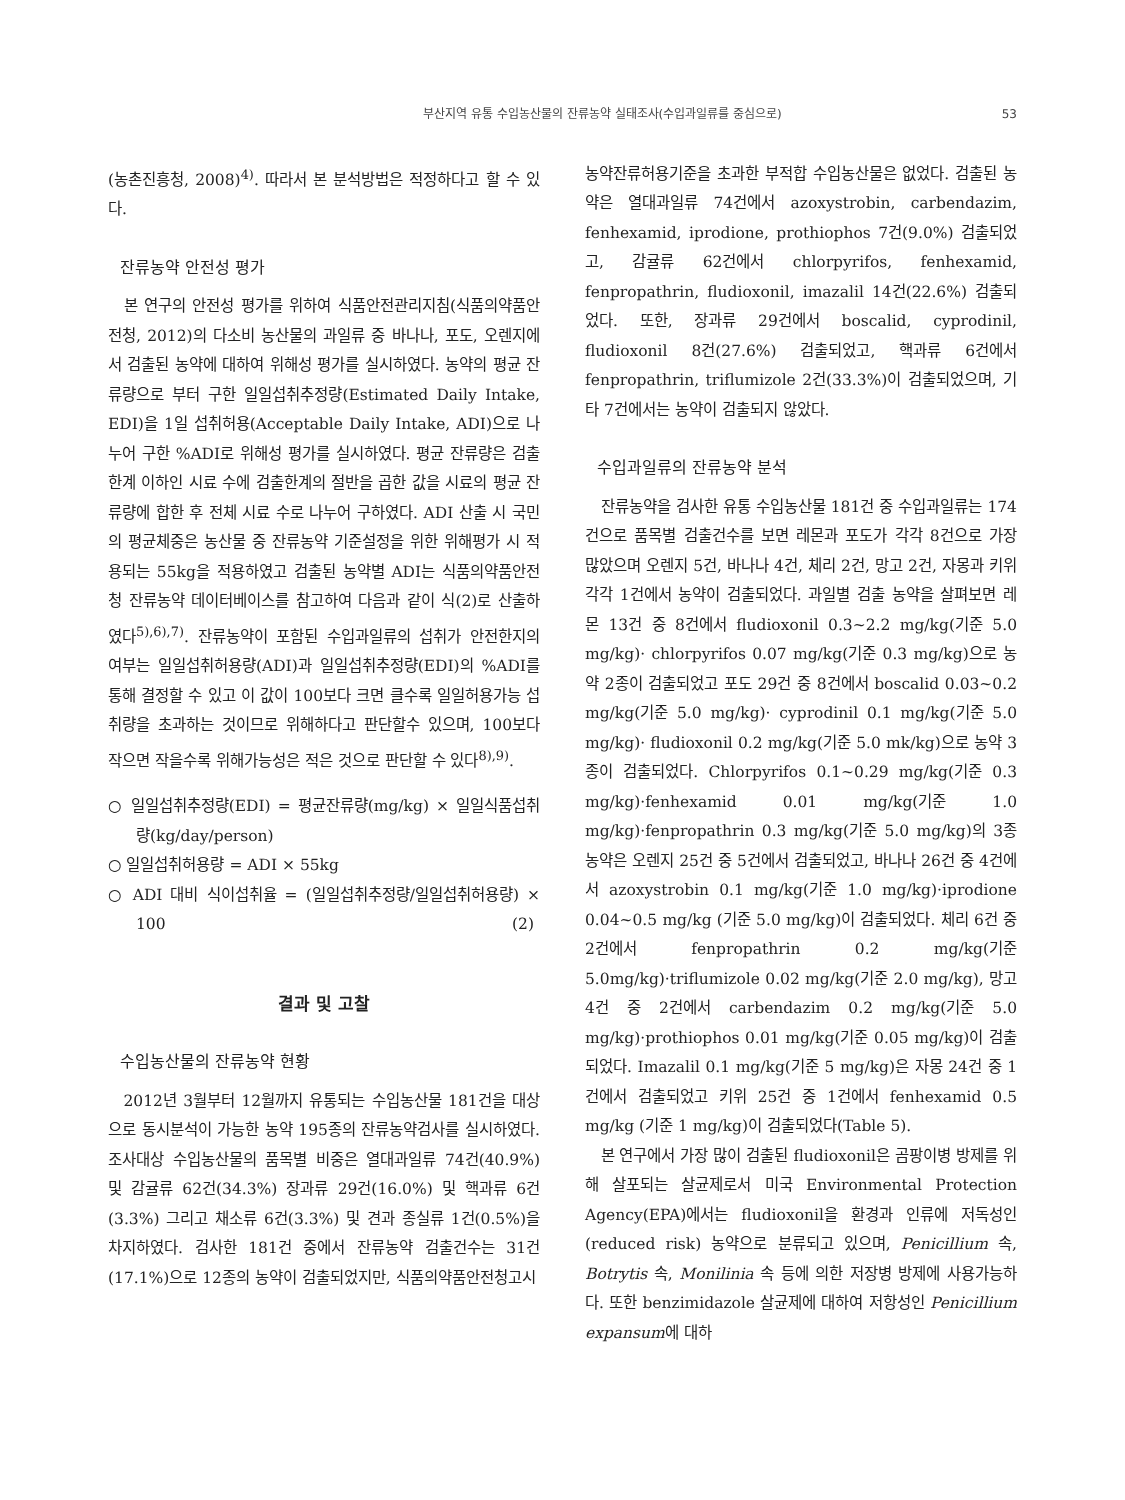부산지역 유통 수입농산물의 잔류농약 실태조사(수입과일류를 중심으로) 53
(농촌진흥청, 2008)<sup>4)</sup>. 따라서 본 분석방법은 적정하다고 할 수 있다.
잔류농약 안전성 평가
본 연구의 안전성 평가를 위하여 식품안전관리지침(식품의약품안전청, 2012)의 다소비 농산물의 과일류 중 바나나, 포도, 오렌지에서 검출된 농약에 대하여 위해성 평가를 실시하였다. 농약의 평균 잔류량으로 부터 구한 일일섭취추정량(Estimated Daily Intake, EDI)을 1일 섭취허용(Acceptable Daily Intake, ADI)으로 나누어 구한 %ADI로 위해성 평가를 실시하였다. 평균 잔류량은 검출한계 이하인 시료 수에 검출한계의 절반을 곱한 값을 시료의 평균 잔류량에 합한 후 전체 시료 수로 나누어 구하였다. ADI 산출 시 국민의 평균체중은 농산물 중 잔류농약 기준설정을 위한 위해평가 시 적용되는 55kg을 적용하였고 검출된 농약별 ADI는 식품의약품안전청 잔류농약 데이터베이스를 참고하여 다음과 같이 식(2)로 산출하였다<sup>5),6),7)</sup>. 잔류농약이 포함된 수입과일류의 섭취가 안전한지의 여부는 일일섭취허용량(ADI)과 일일섭취추정량(EDI)의 %ADI를 통해 결정할 수 있고 이 값이 100보다 크면 클수록 일일허용가능 섭취량을 초과하는 것이므로 위해하다고 판단할수 있으며, 100보다 작으면 작을수록 위해가능성은 적은 것으로 판단할 수 있다<sup>8),9)</sup>.
○ 일일섭취추정량(EDI) = 평균잔류량(mg/kg) × 일일식품섭취량(kg/day/person)
○ 일일섭취허용량 = ADI × 55kg
○ ADI 대비 식이섭취율 = (일일섭취추정량/일일섭취허용량) × 100 (2)
결과 및 고찰
수입농산물의 잔류농약 현황
2012년 3월부터 12월까지 유통되는 수입농산물 181건을 대상으로 동시분석이 가능한 농약 195종의 잔류농약검사를 실시하였다. 조사대상 수입농산물의 품목별 비중은 열대과일류 74건(40.9%) 및 감귤류 62건(34.3%) 장과류 29건(16.0%) 및 핵과류 6건(3.3%) 그리고 채소류 6건(3.3%) 및 견과 종실류 1건(0.5%)을 차지하였다. 검사한 181건 중에서 잔류농약 검출건수는 31건(17.1%)으로 12종의 농약이 검출되었지만, 식품의약품안전청고시
농약잔류허용기준을 초과한 부적합 수입농산물은 없었다. 검출된 농약은 열대과일류 74건에서 azoxystrobin, carbendazim, fenhexamid, iprodione, prothiophos 7건(9.0%) 검출되었고, 감귤류 62건에서 chlorpyrifos, fenhexamid, fenpropathrin, fludioxonil, imazalil 14건(22.6%) 검출되었다. 또한, 장과류 29건에서 boscalid, cyprodinil, fludioxonil 8건(27.6%) 검출되었고, 핵과류 6건에서 fenpropathrin, triflumizole 2건(33.3%)이 검출되었으며, 기타 7건에서는 농약이 검출되지 않았다.
수입과일류의 잔류농약 분석
잔류농약을 검사한 유통 수입농산물 181건 중 수입과일류는 174건으로 품목별 검출건수를 보면 레몬과 포도가 각각 8건으로 가장 많았으며 오렌지 5건, 바나나 4건, 체리 2건, 망고 2건, 자몽과 키위 각각 1건에서 농약이 검출되었다. 과일별 검출 농약을 살펴보면 레몬 13건 중 8건에서 fludioxonil 0.3~2.2 mg/kg(기준 5.0 mg/kg)· chlorpyrifos 0.07 mg/kg(기준 0.3 mg/kg)으로 농약 2종이 검출되었고 포도 29건 중 8건에서 boscalid 0.03~0.2 mg/kg(기준 5.0 mg/kg)· cyprodinil 0.1 mg/kg(기준 5.0 mg/kg)· fludioxonil 0.2 mg/kg(기준 5.0 mk/kg)으로 농약 3종이 검출되었다. Chlorpyrifos 0.1~0.29 mg/kg(기준 0.3 mg/kg)·fenhexamid 0.01 mg/kg(기준 1.0 mg/kg)·fenpropathrin 0.3 mg/kg(기준 5.0 mg/kg)의 3종 농약은 오렌지 25건 중 5건에서 검출되었고, 바나나 26건 중 4건에서 azoxystrobin 0.1 mg/kg(기준 1.0 mg/kg)·iprodione 0.04~0.5 mg/kg (기준 5.0 mg/kg)이 검출되었다. 체리 6건 중 2건에서 fenpropathrin 0.2 mg/kg(기준 5.0mg/kg)·triflumizole 0.02 mg/kg(기준 2.0 mg/kg), 망고 4건 중 2건에서 carbendazim 0.2 mg/kg(기준 5.0 mg/kg)·prothiophos 0.01 mg/kg(기준 0.05 mg/kg)이 검출되었다. Imazalil 0.1 mg/kg(기준 5 mg/kg)은 자몽 24건 중 1건에서 검출되었고 키위 25건 중 1건에서 fenhexamid 0.5 mg/kg (기준 1 mg/kg)이 검출되었다(Table 5).
본 연구에서 가장 많이 검출된 fludioxonil은 곰팡이병 방제를 위해 살포되는 살균제로서 미국 Environmental Protection Agency(EPA)에서는 fludioxonil을 환경과 인류에 저독성인(reduced risk) 농약으로 분류되고 있으며, Penicillium 속, Botrytis 속, Monilinia 속 등에 의한 저장병 방제에 사용가능하다. 또한 benzimidazole 살균제에 대하여 저항성인 Penicillium expansum에 대하